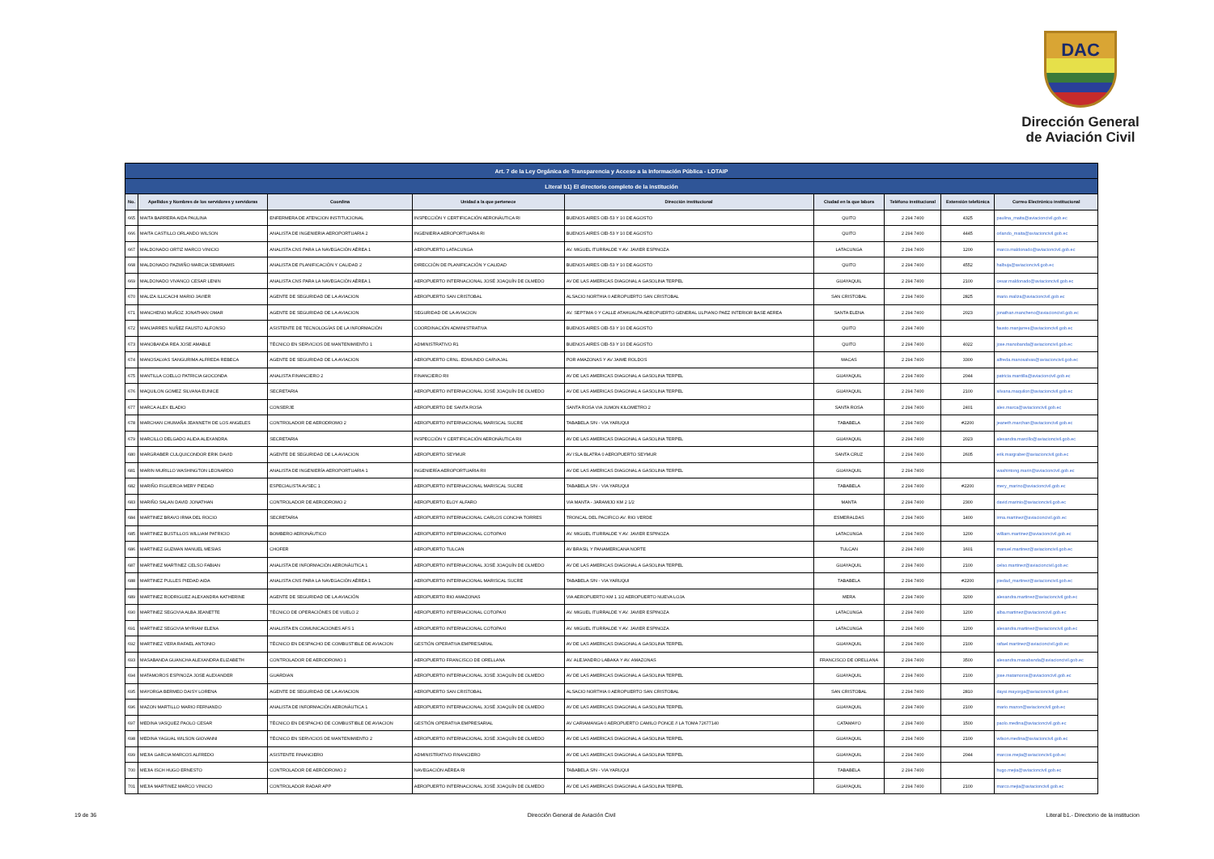DAC
Dirección General
de Aviación Civil
| Art. 7 de la Ley Orgánica de Transparencia y Acceso a la Información Pública - LOTAIP | | | | | | | | |
| Literal b1) El directorio completo de la institución | | | | | | | | |
| No. | Apellidos y Nombres de los servidores y servidoras | Coordina | Unidad a la que pertenece | Dirección institucional | Ciudad en la que labora | Teléfono institucional | Extensión telefónica | Correo Electrónico institucional |
| 665 | MAITA BARRERA AIDA PAULINA | ENFERMERA DE ATENCION INSTITUCIONAL | INSPECCIÓN Y CERTIFICACIÓN AERONÁUTICA RI | BUENOS AIRES OEI-53 Y 10 DE AGOSTO | QUITO | 2 294 7400 | 4325 | paulina_maita@aviacioncivil.gob.ec |
| 666 | MAITA CASTILLO ORLANDO WILSON | ANALISTA DE INGENIERIA AEROPORTUARIA 2 | INGENIERIA AEROPORTUARIA RI | BUENOS AIRES OEI-53 Y 10 DE AGOSTO | QUITO | 2 294 7400 | 4445 | orlando_maita@aviacioncivil.gob.ec |
| 667 | MALDONADO ORTIZ MARCO VINICIO | ANALISTA CNS PARA LA NAVEGACIÓN AÉREA 1 | AEROPUERTO LATACUNGA | AV. MIGUEL ITURRALDE Y AV. JAVIER ESPINOZA | LATACUNGA | 2 294 7400 | 1200 | marco.maldonado@aviacioncivil.gob.ec |
| 668 | MALDONADO PAZMIÑO MARCIA SEMIRAMIS | ANALISTA DE PLANIFICACIÓN Y CALIDAD 2 | DIRECCIÓN DE PLANIFICACIÓN Y CALIDAD | BUENOS AIRES OEI-53 Y 10 DE AGOSTO | QUITO | 2 294 7400 | 4552 | halbuja@aviacioncivil.gob.ec |
| 669 | MALDONADO VIVANCO CESAR LENIN | ANALISTA CNS PARA LA NAVEGACIÓN AÉREA 1 | AEROPUERTO INTERNACIONAL JOSÉ JOAQUÍN DE OLMEDO | AV DE LAS AMERICAS DIAGONAL A GASOLINA TERPEL | GUAYAQUIL | 2 294 7400 | 2100 | cesar.maldonado@aviacioncivil.gob.ec |
| 670 | MALIZA ILLICACHI MARIO JAVIER | AGENTE DE SEGURIDAD DE LA AVIACION | AEROPUERTO SAN CRISTOBAL | ALSACIO NORTHIA 0 AEROPUERTO SAN CRISTOBAL | SAN CRISTOBAL | 2 294 7400 | 2825 | mario.maliza@aviacioncivil.gob.ec |
| 671 | MANCHENO MUÑOZ JONATHAN OMAR | AGENTE DE SEGURIDAD DE LA AVIACION | SEGURIDAD DE LA AVIACION | AV. SEPTIMA 0 Y CALLE ATAHUALPA AEROPUERTO GENERAL ULPIANO PAEZ INTERIOR BASE AEREA | SANTA ELENA | 2 294 7400 | 2023 | jonathan.mancheno@aviacioncivil.gob.ec |
| 672 | MANJARRES NUÑEZ FAUSTO ALFONSO | ASISTENTE DE TECNOLOGÍAS DE LA INFORMACIÓN | COORDINACIÓN ADMINISTRATIVA | BUENOS AIRES OEI-53 Y 10 DE AGOSTO | QUITO | 2 294 7400 | | fausto.manjarres@aviacioncivil.gob.ec |
| 673 | MANOBANDA REA JOSE AMABLE | TÉCNICO EN SERVICIOS DE MANTENIMIENTO 1 | ADMINISTRATIVO R1 | BUENOS AIRES OEI-53 Y 10 DE AGOSTO | QUITO | 2 294 7400 | 4022 | jose.manobanda@aviacioncivil.gob.ec |
| 674 | MANOSALVAS SANGURIMA ALFREDA REBECA | AGENTE DE SEGURIDAD DE LA AVIACION | AEROPUERTO CRNL. EDMUNDO CARVAJAL | POR AMAZONAS Y AV JAIME ROLDOS | MACAS | 2 294 7400 | 3300 | alfreda.manosalvas@aviacioncivil.gob.ec |
| 675 | MANTILLA COELLO PATRICIA GIOCONDA | ANALISTA FINANCIERO 2 | FINANCIERO RII | AV DE LAS AMERICAS DIAGONAL A GASOLINA TERPEL | GUAYAQUIL | 2 294 7400 | 2044 | patricia.mantilla@aviacioncivil.gob.ec |
| 676 | MAQUILON GOMEZ SILVANA EUNICE | SECRETARIA | AEROPUERTO INTERNACIONAL JOSÉ JOAQUÍN DE OLMEDO | AV DE LAS AMERICAS DIAGONAL A GASOLINA TERPEL | GUAYAQUIL | 2 294 7400 | 2100 | silvana.maquilon@aviacioncivil.gob.ec |
| 677 | MARCA ALEX ELADIO | CONSERJE | AEROPUERTO DE SANTA ROSA | SANTA ROSA VIA JUMON KILOMETRO 2 | SANTA ROSA | 2 294 7400 | 2401 | alex.marca@aviacioncivil.gob.ec |
| 678 | MARCHAN CHUMAÑA JEANNETH DE LOS ANGELES | CONTROLADOR DE AERODROMO 2 | AEROPUERTO INTERNACIONAL MARISCAL SUCRE | TABABELA S/N - VIA YARUQUI | TABABELA | 2 294 7400 | #2200 | jeaneth.marchan@aviacioncivil.gob.ec |
| 679 | MARCILLO DELGADO ALIDA ALEXANDRA | SECRETARIA | INSPECCIÓN Y CERTIFICACIÓN AERONÁUTICA RII | AV DE LAS AMERICAS DIAGONAL A GASOLINA TERPEL | GUAYAQUIL | 2 294 7400 | 2023 | alexandra.marcillo@aviacioncivil.gob.ec |
| 680 | MARGRABER CULQUICONDOR ERIK DAVID | AGENTE DE SEGURIDAD DE LA AVIACION | AEROPUERTO SEYMUR | AV ISLA BLATRA 0 AEROPUERTO SEYMUR | SANTA CRUZ | 2 294 7400 | 2605 | erik.margraber@aviacioncivil.gob.ec |
| 681 | MARIN MURILLO WASHINGTON LEONARDO | ANALISTA DE INGENIERÍA AEROPORTUARIA 1 | INGENIERÍA AEROPORTUARIA RII | AV DE LAS AMERICAS DIAGONAL A GASOLINA TERPEL | GUAYAQUIL | 2 294 7400 | | washintong.marin@aviacioncivil.gob.ec |
| 682 | MARIÑO FIGUEROA MERY PIEDAD | ESPECIALISTA AVSEC 1 | AEROPUERTO INTERNACIONAL MARISCAL SUCRE | TABABELA S/N - VIA YARUQUI | TABABELA | 2 294 7400 | #2200 | mery_marino@aviacioncivil.gob.ec |
| 683 | MARIÑO SALAN DAVID JONATHAN | CONTROLADOR DE AERODROMO 2 | AEROPUERTO ELOY ALFARO | VIA MANTA - JARAMIJO KM 2 1/2 | MANTA | 2 294 7400 | 2300 | david.marinio@aviacioncivil.gob.ec |
| 684 | MARTINEZ BRAVO IRMA DEL ROCIO | SECRETARIA | AEROPUERTO INTERNACIONAL CARLOS CONCHA TORRES | TRONCAL DEL PACIFICO AV. RIO VERDE | ESMERALDAS | 2 294 7400 | 1400 | irma.martinez@aviacioncivil.gob.ec |
| 685 | MARTINEZ BUSTILLOS WILLIAM PATRICIO | BOMBERO AERONÁUTICO | AEROPUERTO INTERNACIONAL COTOPAXI | AV. MIGUEL ITURRALDE Y AV. JAVIER ESPINOZA | LATACUNGA | 2 294 7400 | 1200 | william.martinez@aviacioncivil.gob.ec |
| 686 | MARTINEZ GUZMAN MANUEL MESIAS | CHOFER | AEROPUERTO TULCAN | AV BRASIL Y PANAMERICANA NORTE | TULCAN | 2 294 7400 | 1601 | manuel.martinez@aviacioncivil.gob.ec |
| 687 | MARTINEZ MARTINEZ CELSO FABIAN | ANALISTA DE INFORMACIÓN AERONÁUTICA 1 | AEROPUERTO INTERNACIONAL JOSÉ JOAQUÍN DE OLMEDO | AV DE LAS AMERICAS DIAGONAL A GASOLINA TERPEL | GUAYAQUIL | 2 294 7400 | 2100 | celso.martinez@aviacioncivil.gob.ec |
| 688 | MARTINEZ PULLES PIEDAD AIDA | ANALISTA CNS PARA LA NAVEGACIÓN AÉREA 1 | AEROPUERTO INTERNACIONAL MARISCAL SUCRE | TABABELA S/N - VIA YARUQUI | TABABELA | 2 294 7400 | #2200 | piedad_martinez@aviacioncivil.gob.ec |
| 689 | MARTINEZ RODRIGUEZ ALEXANDRA KATHERINE | AGENTE DE SEGURIDAD DE LA AVIACIÓN | AEROPUERTO RIO AMAZONAS | VIA AEROPUERTO KM 1 1/2 AEROPUERTO NUEVA LOJA | MERA | 2 294 7400 | 3200 | alexandra.martinez@aviacioncivil.gob.ec |
| 690 | MARTINEZ SEGOVIA ALBA JEANETTE | TÉCNICO DE OPERACIÓNES DE VUELO 2 | AEROPUERTO INTERNACIONAL COTOPAXI | AV. MIGUEL ITURRALDE Y AV. JAVIER ESPINOZA | LATACUNGA | 2 294 7400 | 1200 | alba.martinez@aviacioncivil.gob.ec |
| 691 | MARTINEZ SEGOVIA MYRIAM ELENA | ANALISTA EN COMUNICACIONES AFS 1 | AEROPUERTO INTERNACIONAL COTOPAXI | AV. MIGUEL ITURRALDE Y AV. JAVIER ESPINOZA | LATACUNGA | 2 294 7400 | 1200 | alexandra.martinez@aviacioncivil.gob.ec |
| 692 | MARTINEZ VERA RAFAEL ANTONIO | TÉCNICO EN DESPACHO DE COMBUSTIBLE DE AVIACION | GESTIÓN OPERATIVA EMPRESARIAL | AV DE LAS AMERICAS DIAGONAL A GASOLINA TERPEL | GUAYAQUIL | 2 294 7400 | 2100 | rafael.martinez@aviacioncivil.gob.ec |
| 693 | MASABANDA GUANCHA ALEXANDRA ELIZABETH | CONTROLADOR DE AERODROMO 1 | AEROPUERTO FRANCISCO DE ORELLANA | AV. ALEJANDRO LABAKA Y AV. AMAZONAS | FRANCISCO DE ORELLANA | 2 294 7400 | 3500 | alexandra.masabanda@aviacioncivil.gob.ec |
| 694 | MATAMOROS ESPINOZA JOSE ALEXANDER | GUARDIAN | AEROPUERTO INTERNACIONAL JOSÉ JOAQUÍN DE OLMEDO | AV DE LAS AMERICAS DIAGONAL A GASOLINA TERPEL | GUAYAQUIL | 2 294 7400 | 2100 | jose.matamoros@aviacioncivil.gob.ec |
| 695 | MAYORGA BERMEO DAISY LORENA | AGENTE DE SEGURIDAD DE LA AVIACION | AEROPUERTO SAN CRISTOBAL | ALSACIO NORTHIA 0 AEROPUERTO SAN CRISTOBAL | SAN CRISTOBAL | 2 294 7400 | 2810 | daysi.mayorga@aviacioncivil.gob.ec |
| 696 | MAZON MARTILLO MARIO FERNANDO | ANALISTA DE INFORMACIÓN AERONÁUTICA 1 | AEROPUERTO INTERNACIONAL JOSÉ JOAQUÍN DE OLMEDO | AV DE LAS AMERICAS DIAGONAL A GASOLINA TERPEL | GUAYAQUIL | 2 294 7400 | 2100 | mario.mazon@aviacioncivil.gob.ec |
| 697 | MEDINA VASQUEZ PAOLO CESAR | TÉCNICO EN DESPACHO DE COMBUSTIBLE DE AVIACION | GESTIÓN OPERATIVA EMPRESARIAL | AV CARIAMANGA 0 AEROPUERTO CAMILO PONCE // LA TOMA 72677140 | CATAMAYO | 2 294 7400 | 1500 | paolo.medina@aviacioncivil.gob.ec |
| 698 | MEDINA YAGUAL WILSON GIOVANNI | TÉCNICO EN SERVICIOS DE MANTENIMIENTO 2 | AEROPUERTO INTERNACIONAL JOSÉ JOAQUÍN DE OLMEDO | AV DE LAS AMERICAS DIAGONAL A GASOLINA TERPEL | GUAYAQUIL | 2 294 7400 | 2100 | wilson.medina@aviacioncivil.gob.ec |
| 699 | MEJIA GARCIA MARCOS ALFREDO | ASISTENTE FINANCIERO | ADMINISTRATIVO FINANCIERO | AV DE LAS AMERICAS DIAGONAL A GASOLINA TERPEL | GUAYAQUIL | 2 294 7400 | 2044 | marcos.mejia@aviacioncivil.gob.ec |
| 700 | MEJIA ISCH HUGO ERNESTO | CONTROLADOR DE AERÓDROMO 2 | NAVEGACIÓN AÉREA RI | TABABELA S/N - VIA YARUQUI | TABABELA | 2 294 7400 | | hugo.mejia@aviacioncivil.gob.ec |
| 701 | MEJIA MARTINEZ MARCO VINICIO | CONTROLADOR RADAR APP | AEROPUERTO INTERNACIONAL JOSÉ JOAQUÍN DE OLMEDO | AV DE LAS AMERICAS DIAGONAL A GASOLINA TERPEL | GUAYAQUIL | 2 294 7400 | 2100 | marco.mejia@aviacioncivil.gob.ec |
19 de 36 Dirección General de Aviación Civil Literal b1.- Directorio de la institucion